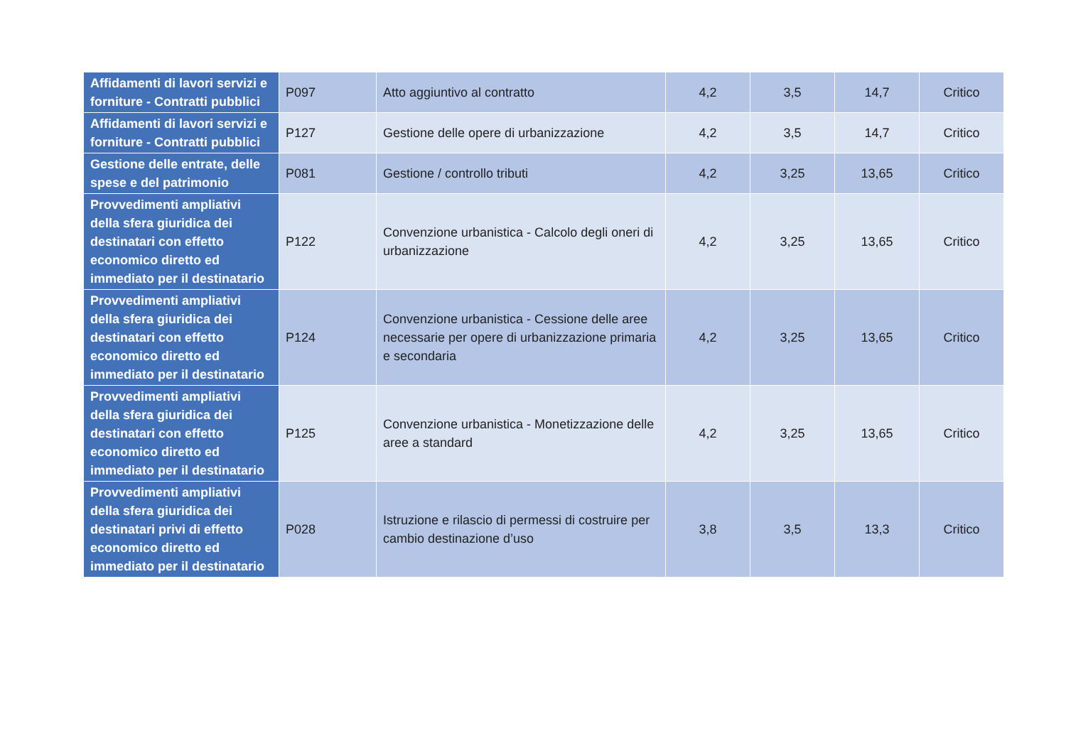| Affidamenti di lavori servizi e forniture - Contratti pubblici | P097 | Atto aggiuntivo al contratto | 4,2 | 3,5 | 14,7 | Critico |
| Affidamenti di lavori servizi e forniture - Contratti pubblici | P127 | Gestione delle opere di urbanizzazione | 4,2 | 3,5 | 14,7 | Critico |
| Gestione delle entrate, delle spese e del patrimonio | P081 | Gestione / controllo tributi | 4,2 | 3,25 | 13,65 | Critico |
| Provvedimenti ampliativi della sfera giuridica dei destinatari con effetto economico diretto ed immediato per il destinatario | P122 | Convenzione urbanistica - Calcolo degli oneri di urbanizzazione | 4,2 | 3,25 | 13,65 | Critico |
| Provvedimenti ampliativi della sfera giuridica dei destinatari con effetto economico diretto ed immediato per il destinatario | P124 | Convenzione urbanistica - Cessione delle aree necessarie per opere di urbanizzazione primaria e secondaria | 4,2 | 3,25 | 13,65 | Critico |
| Provvedimenti ampliativi della sfera giuridica dei destinatari con effetto economico diretto ed immediato per il destinatario | P125 | Convenzione urbanistica - Monetizzazione delle aree a standard | 4,2 | 3,25 | 13,65 | Critico |
| Provvedimenti ampliativi della sfera giuridica dei destinatari privi di effetto economico diretto ed immediato per il destinatario | P028 | Istruzione e rilascio di permessi di costruire per cambio destinazione d’uso | 3,8 | 3,5 | 13,3 | Critico |